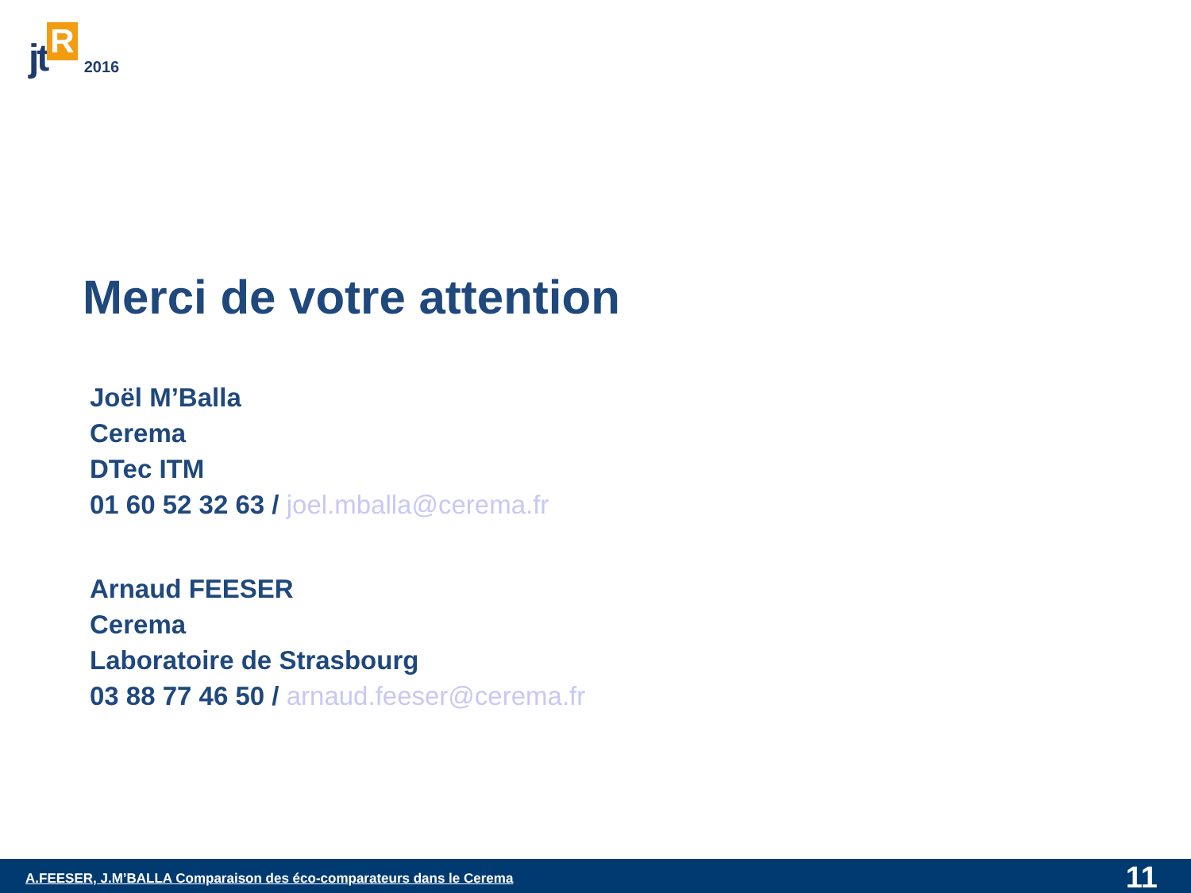jt R 2016
Merci de votre attention
Joël M’Balla
Cerema
DTec ITM
01 60 52 32 63 / joel.mballa@cerema.fr
Arnaud FEESER
Cerema
Laboratoire de Strasbourg
03 88 77 46 50 / arnaud.feeser@cerema.fr
A.FEESER, J.M’BALLA Comparaison des éco-comparateurs dans le Cerema 11